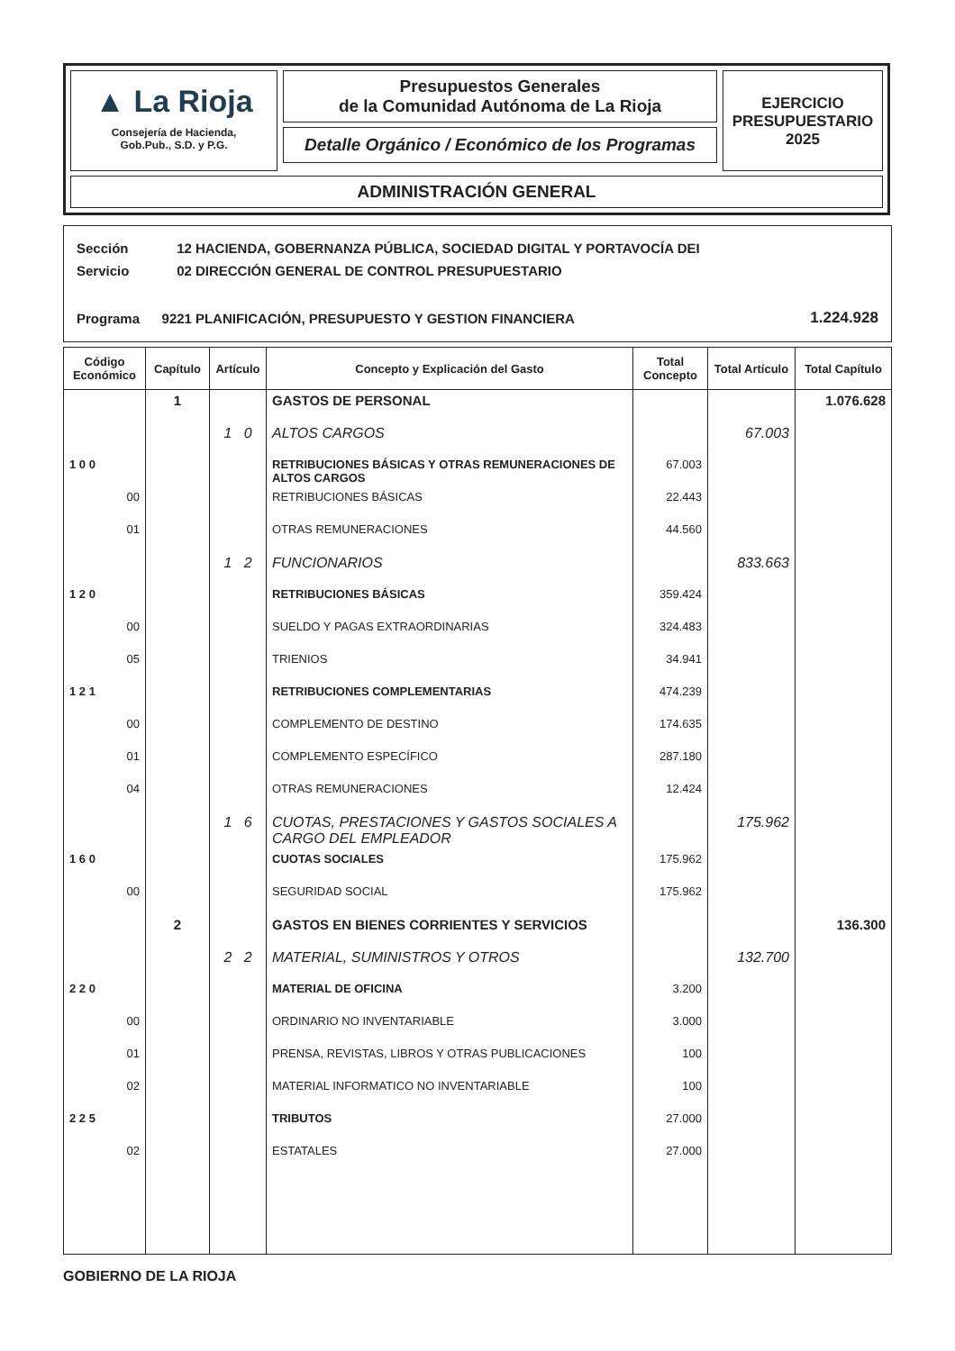▲ La Rioja
Consejería de Hacienda,
Gob.Pub., S.D. y P.G.
Presupuestos Generales
de la Comunidad Autónoma de La Rioja
Detalle Orgánico / Económico de los Programas
EJERCICIO
PRESUPUESTARIO
2025
ADMINISTRACIÓN GENERAL
| Sección | 12 | HACIENDA, GOBERNANZA PÚBLICA, SOCIEDAD DIGITAL Y PORTAVOCÍA DEI | |
| Servicio | 02 | DIRECCIÓN GENERAL DE CONTROL PRESUPUESTARIO | |
| Programa | 9221 | PLANIFICACIÓN, PRESUPUESTO Y GESTION FINANCIERA | 1.224.928 |
| Código Económico | Capítulo | Artículo | Concepto y Explicación del Gasto | Total Concepto | Total Artículo | Total Capítulo |
| --- | --- | --- | --- | --- | --- | --- |
| | 1 | | GASTOS DE PERSONAL | | | 1.076.628 |
| | | 1 0 | ALTOS CARGOS | | 67.003 | |
| 1 0 0 | | | RETRIBUCIONES BÁSICAS Y OTRAS REMUNERACIONES DE ALTOS CARGOS | 67.003 | | |
| 00 | | | RETRIBUCIONES BÁSICAS | 22.443 | | |
| 01 | | | OTRAS REMUNERACIONES | 44.560 | | |
| | | 1 2 | FUNCIONARIOS | | 833.663 | |
| 1 2 0 | | | RETRIBUCIONES BÁSICAS | 359.424 | | |
| 00 | | | SUELDO Y PAGAS EXTRAORDINARIAS | 324.483 | | |
| 05 | | | TRIENIOS | 34.941 | | |
| 1 2 1 | | | RETRIBUCIONES COMPLEMENTARIAS | 474.239 | | |
| 00 | | | COMPLEMENTO DE DESTINO | 174.635 | | |
| 01 | | | COMPLEMENTO ESPECÍFICO | 287.180 | | |
| 04 | | | OTRAS REMUNERACIONES | 12.424 | | |
| | | 1 6 | CUOTAS, PRESTACIONES Y GASTOS SOCIALES A CARGO DEL EMPLEADOR | | 175.962 | |
| 1 6 0 | | | CUOTAS SOCIALES | 175.962 | | |
| 00 | | | SEGURIDAD SOCIAL | 175.962 | | |
| | 2 | | GASTOS EN BIENES CORRIENTES Y SERVICIOS | | | 136.300 |
| | | 2 2 | MATERIAL, SUMINISTROS Y OTROS | | 132.700 | |
| 2 2 0 | | | MATERIAL DE OFICINA | 3.200 | | |
| 00 | | | ORDINARIO NO INVENTARIABLE | 3.000 | | |
| 01 | | | PRENSA, REVISTAS, LIBROS Y OTRAS PUBLICACIONES | 100 | | |
| 02 | | | MATERIAL INFORMATICO NO INVENTARIABLE | 100 | | |
| 2 2 5 | | | TRIBUTOS | 27.000 | | |
| 02 | | | ESTATALES | 27.000 | | |
GOBIERNO DE LA RIOJA